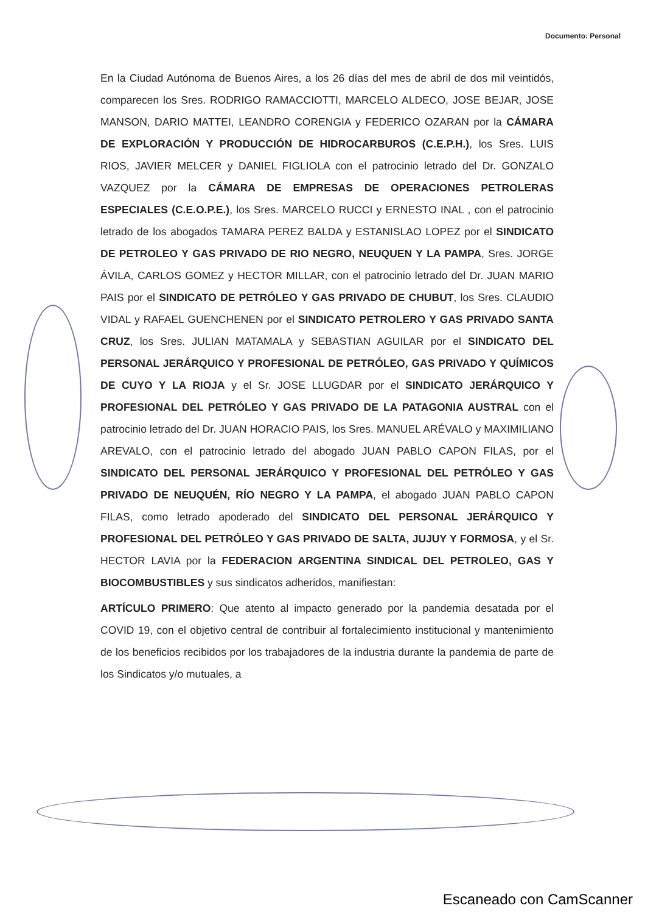Documento: Personal
En la Ciudad Autónoma de Buenos Aires, a los 26 días del mes de abril de dos mil veintidós, comparecen los Sres. RODRIGO RAMACCIOTTI, MARCELO ALDECO, JOSE BEJAR, JOSE MANSON, DARIO MATTEI, LEANDRO CORENGIA y FEDERICO OZARAN por la CÁMARA DE EXPLORACIÓN Y PRODUCCIÓN DE HIDROCARBUROS (C.E.P.H.), los Sres. LUIS RIOS, JAVIER MELCER y DANIEL FIGLIOLA con el patrocinio letrado del Dr. GONZALO VAZQUEZ por la CÁMARA DE EMPRESAS DE OPERACIONES PETROLERAS ESPECIALES (C.E.O.P.E.), los Sres. MARCELO RUCCI y ERNESTO INAL , con el patrocinio letrado de los abogados TAMARA PEREZ BALDA y ESTANISLAO LOPEZ por el SINDICATO DE PETROLEO Y GAS PRIVADO DE RIO NEGRO, NEUQUEN Y LA PAMPA, Sres. JORGE ÁVILA, CARLOS GOMEZ y HECTOR MILLAR, con el patrocinio letrado del Dr. JUAN MARIO PAIS por el SINDICATO DE PETRÓLEO Y GAS PRIVADO DE CHUBUT, los Sres. CLAUDIO VIDAL y RAFAEL GUENCHENEN por el SINDICATO PETROLERO Y GAS PRIVADO SANTA CRUZ, los Sres. JULIAN MATAMALA y SEBASTIAN AGUILAR por el SINDICATO DEL PERSONAL JERÁRQUICO Y PROFESIONAL DE PETRÓLEO, GAS PRIVADO Y QUÍMICOS DE CUYO Y LA RIOJA y el Sr. JOSE LLUGDAR por el SINDICATO JERÁRQUICO Y PROFESIONAL DEL PETRÓLEO Y GAS PRIVADO DE LA PATAGONIA AUSTRAL con el patrocinio letrado del Dr. JUAN HORACIO PAIS, los Sres. MANUEL ARÉVALO y MAXIMILIANO AREVALO, con el patrocinio letrado del abogado JUAN PABLO CAPON FILAS, por el SINDICATO DEL PERSONAL JERÁRQUICO Y PROFESIONAL DEL PETRÓLEO Y GAS PRIVADO DE NEUQUÉN, RÍO NEGRO Y LA PAMPA, el abogado JUAN PABLO CAPON FILAS, como letrado apoderado del SINDICATO DEL PERSONAL JERÁRQUICO Y PROFESIONAL DEL PETRÓLEO Y GAS PRIVADO DE SALTA, JUJUY Y FORMOSA, y el Sr. HECTOR LAVIA por la FEDERACION ARGENTINA SINDICAL DEL PETROLEO, GAS Y BIOCOMBUSTIBLES y sus sindicatos adheridos, manifiestan:
ARTÍCULO PRIMERO: Que atento al impacto generado por la pandemia desatada por el COVID 19, con el objetivo central de contribuir al fortalecimiento institucional y mantenimiento de los beneficios recibidos por los trabajadores de la industria durante la pandemia de parte de los Sindicatos y/o mutuales, a
Escaneado con CamScanner